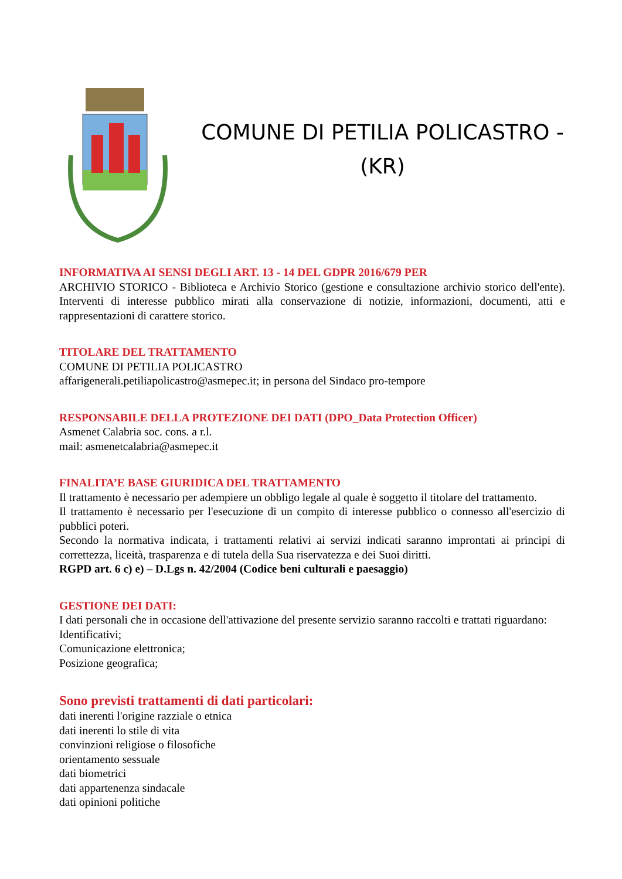COMUNE DI PETILIA POLICASTRO -
(KR)
INFORMATIVA AI SENSI DEGLI ART. 13 - 14 DEL GDPR 2016/679 PER
ARCHIVIO STORICO - Biblioteca e Archivio Storico (gestione e consultazione archivio storico dell'ente). Interventi di interesse pubblico mirati alla conservazione di notizie, informazioni, documenti, atti e rappresentazioni di carattere storico.
TITOLARE DEL TRATTAMENTO
COMUNE DI PETILIA POLICASTRO
affarigenerali.petiliapolicastro@asmepec.it; in persona del Sindaco pro-tempore
RESPONSABILE DELLA PROTEZIONE DEI DATI (DPO_Data Protection Officer)
Asmenet Calabria soc. cons. a r.l.
mail: asmenetcalabria@asmepec.it
FINALITA’E BASE GIURIDICA DEL TRATTAMENTO
Il trattamento è necessario per adempiere un obbligo legale al quale è soggetto il titolare del trattamento.
Il trattamento è necessario per l'esecuzione di un compito di interesse pubblico o connesso all'esercizio di pubblici poteri.
Secondo la normativa indicata, i trattamenti relativi ai servizi indicati saranno improntati ai principi di correttezza, liceità, trasparenza e di tutela della Sua riservatezza e dei Suoi diritti.
RGPD art. 6 c) e) – D.Lgs n. 42/2004 (Codice beni culturali e paesaggio)
GESTIONE DEI DATI:
I dati personali che in occasione dell'attivazione del presente servizio saranno raccolti e trattati riguardano:
Identificativi;
Comunicazione elettronica;
Posizione geografica;
Sono previsti trattamenti di dati particolari:
dati inerenti l'origine razziale o etnica
dati inerenti lo stile di vita
convinzioni religiose o filosofiche
orientamento sessuale
dati biometrici
dati appartenenza sindacale
dati opinioni politiche